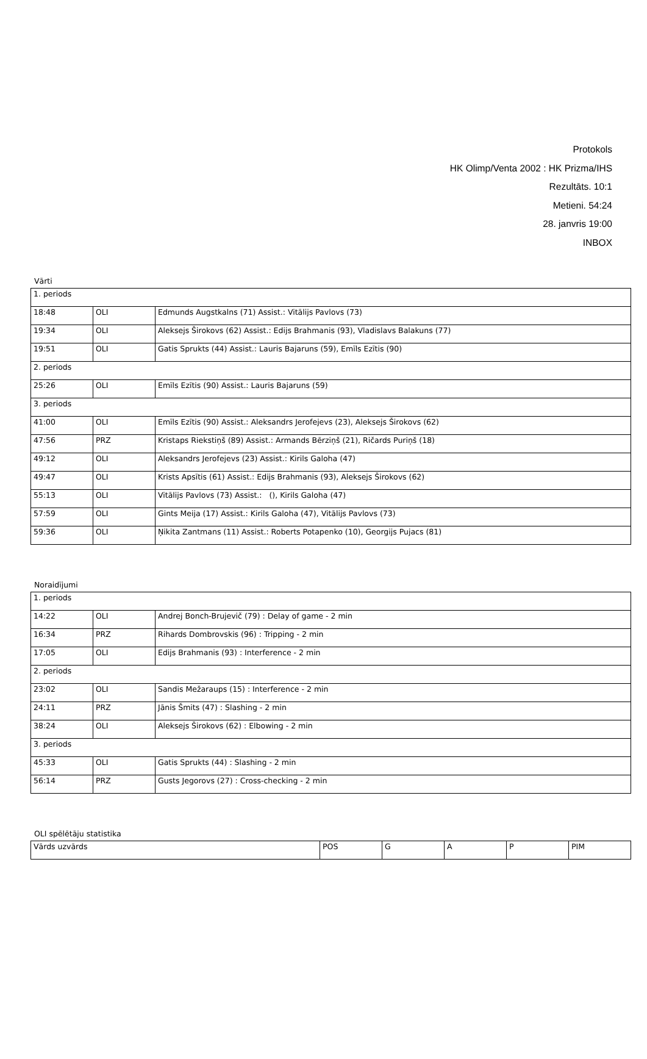Protokols
HK Olimp/Venta 2002 : HK Prizma/IHS
Rezultāts. 10:1
Metieni. 54:24
28. janvris 19:00
INBOX
Vārti
| 1. periods | | |
| 18:48 | OLI | Edmunds Augstkalns (71) Assist.: Vitālijs Pavlovs (73) |
| 19:34 | OLI | Aleksejs Širokovs (62) Assist.: Edijs Brahmanis (93), Vladislavs Balakuns (77) |
| 19:51 | OLI | Gatis Sprukts (44) Assist.: Lauris Bajaruns (59), Emīls Ezītis (90) |
| 2. periods | | |
| 25:26 | OLI | Emīls Ezītis (90) Assist.: Lauris Bajaruns (59) |
| 3. periods | | |
| 41:00 | OLI | Emīls Ezītis (90) Assist.: Aleksandrs Jerofejevs (23), Aleksejs Širokovs (62) |
| 47:56 | PRZ | Kristaps Riekstiņš (89) Assist.: Armands Bērziņš (21), Ričards Puriņš (18) |
| 49:12 | OLI | Aleksandrs Jerofejevs (23) Assist.: Kirils Galoha (47) |
| 49:47 | OLI | Krists Apsītis (61) Assist.: Edijs Brahmanis (93), Aleksejs Širokovs (62) |
| 55:13 | OLI | Vitālijs Pavlovs (73) Assist.: (), Kirils Galoha (47) |
| 57:59 | OLI | Gints Meija (17) Assist.: Kirils Galoha (47), Vitālijs Pavlovs (73) |
| 59:36 | OLI | Ņikita Zantmans (11) Assist.: Roberts Potapenko (10), Georgijs Pujacs (81) |
Noraidījumi
| 1. periods | | |
| 14:22 | OLI | Andrej Bonch-Brujevič (79) : Delay of game - 2 min |
| 16:34 | PRZ | Rihards Dombrovskis (96) : Tripping - 2 min |
| 17:05 | OLI | Edijs Brahmanis (93) : Interference - 2 min |
| 2. periods | | |
| 23:02 | OLI | Sandis Mežaraups (15) : Interference - 2 min |
| 24:11 | PRZ | Jānis Šmits (47) : Slashing - 2 min |
| 38:24 | OLI | Aleksejs Širokovs (62) : Elbowing - 2 min |
| 3. periods | | |
| 45:33 | OLI | Gatis Sprukts (44) : Slashing - 2 min |
| 56:14 | PRZ | Gusts Jegorovs (27) : Cross-checking - 2 min |
OLI spēlētāju statistika
| Vārds uzvārds | POS | G | A | P | PIM |